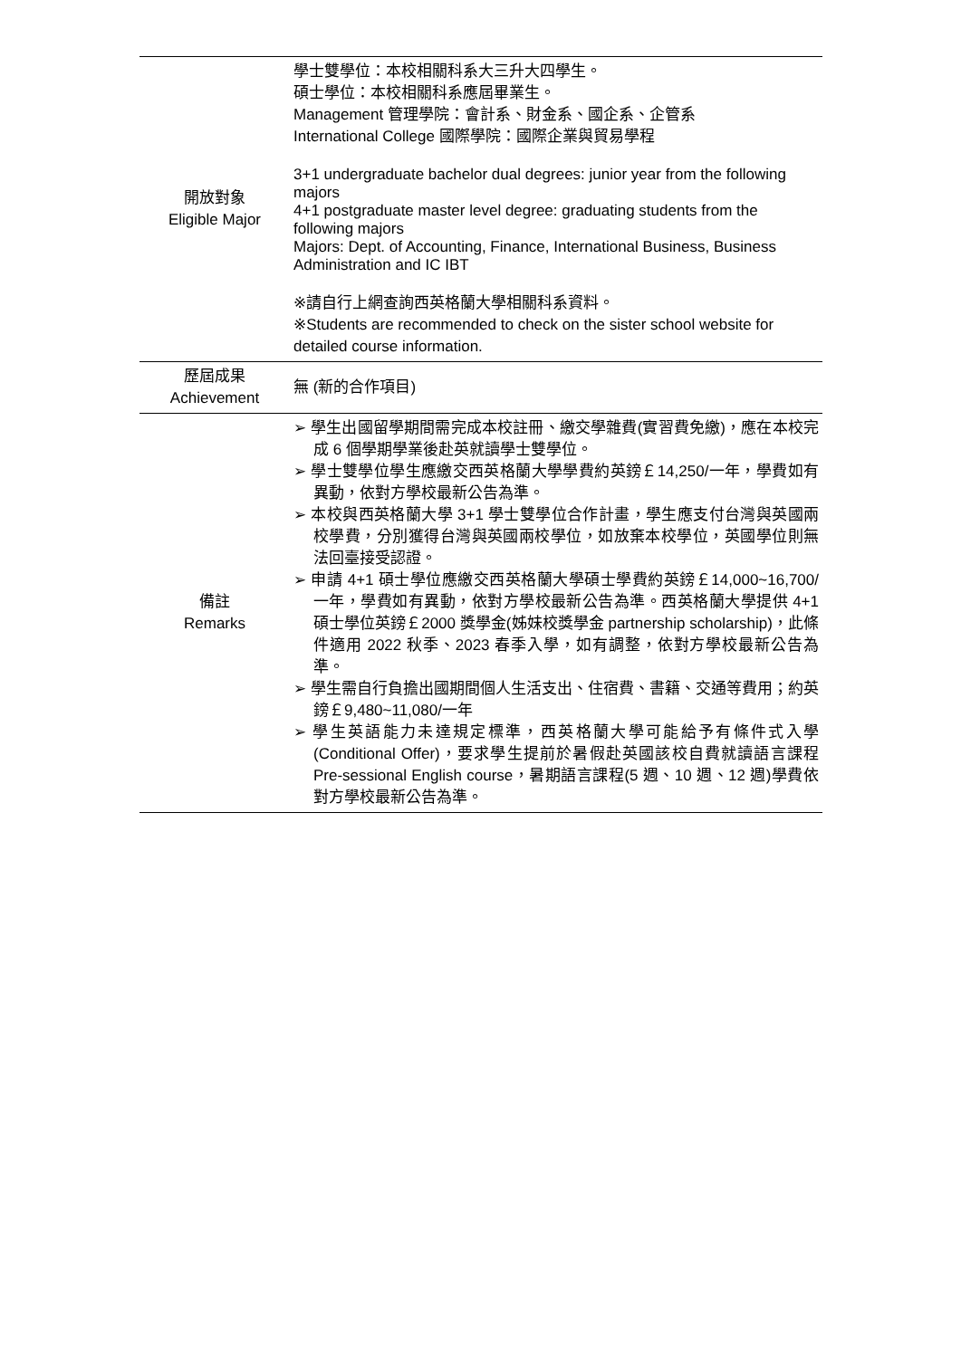| 開放對象 Eligible Major | 學士雙學位：本校相關科系大三升大四學生。 碩士學位：本校相關科系應屆畢業生。 Management 管理學院：會計系、財金系、國企系、企管系 International College 國際學院：國際企業與貿易學程 3+1 undergraduate bachelor dual degrees: junior year from the following majors 4+1 postgraduate master level degree: graduating students from the following majors Majors: Dept. of Accounting, Finance, International Business, Business Administration and IC IBT ※請自行上網查詢西英格蘭大學相關科系資料。 ※Students are recommended to check on the sister school website for detailed course information. |
| 歷屆成果 Achievement | 無 (新的合作項目) |
| 備註 Remarks | ➢ 學生出國留學期間需完成本校註冊、繳交學雜費(實習費免繳)，應在本校完成 6 個學期學業後赴英就讀學士雙學位。 ➢ 學士雙學位學生應繳交西英格蘭大學學費約英鎊￡14,250/一年，學費如有異動，依對方學校最新公告為準。 ➢ 本校與西英格蘭大學 3+1 學士雙學位合作計畫，學生應支付台灣與英國兩校學費，分別獲得台灣與英國兩校學位，如放棄本校學位，英國學位則無法回臺接受認證。 ➢ 申請 4+1 碩士學位應繳交西英格蘭大學碩士學費約英鎊￡14,000~16,700/一年，學費如有異動，依對方學校最新公告為準。西英格蘭大學提供 4+1 碩士學位英鎊￡2000 獎學金(姊妹校獎學金 partnership scholarship)，此條件適用 2022 秋季、2023 春季入學，如有調整，依對方學校最新公告為準。 ➢ 學生需自行負擔出國期間個人生活支出、住宿費、書籍、交通等費用；約英鎊￡9,480~11,080/一年 ➢ 學生英語能力未達規定標準，西英格蘭大學可能給予有條件式入學(Conditional Offer)，要求學生提前於暑假赴英國該校自費就讀語言課程 Pre-sessional English course，暑期語言課程(5 週、10 週、12 週)學費依對方學校最新公告為準。 |